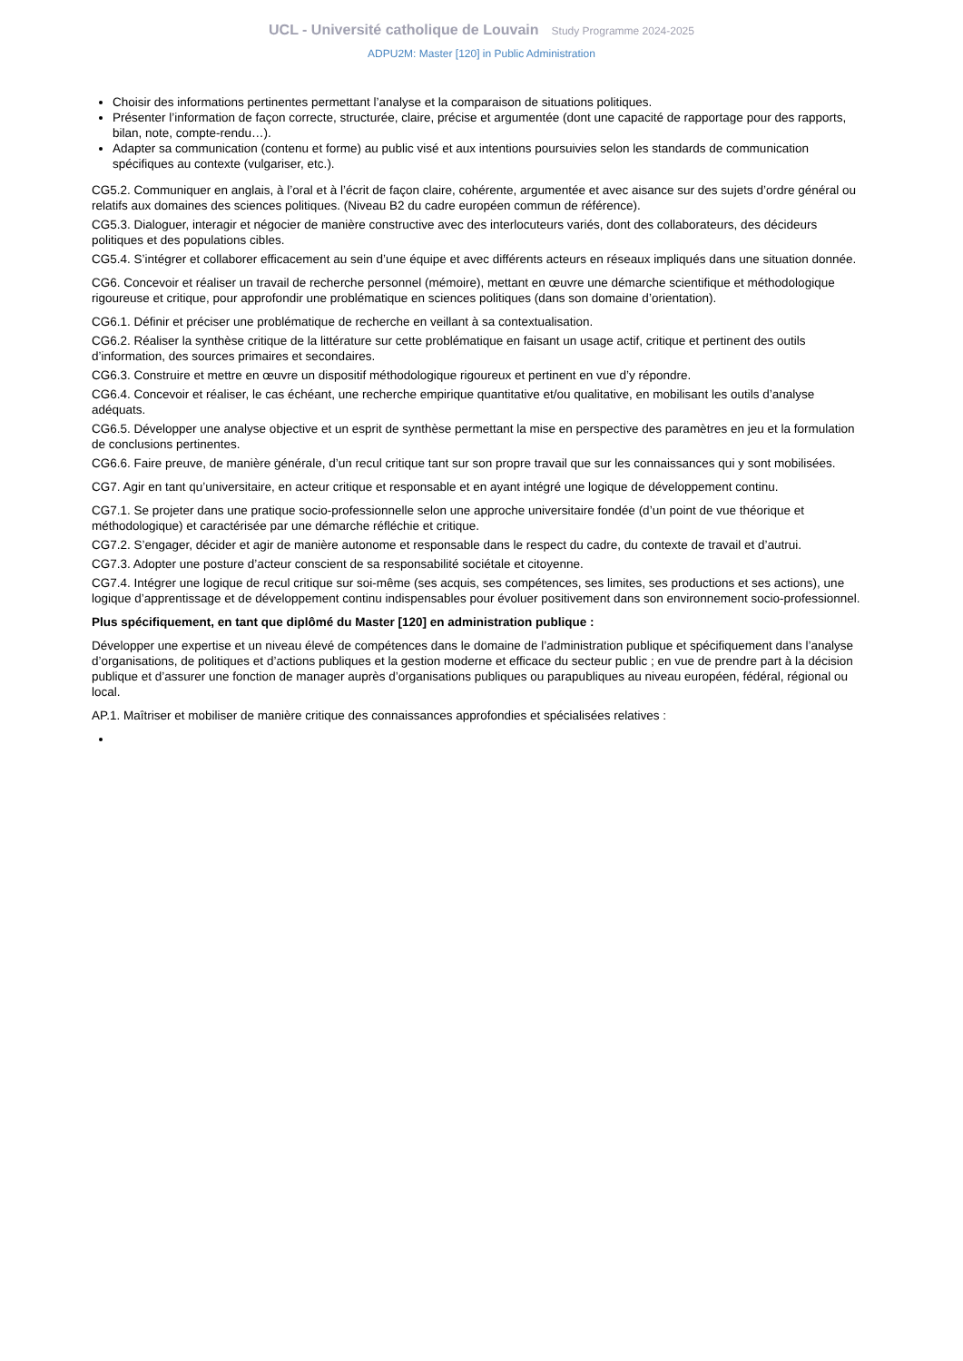UCL - Université catholique de Louvain Study Programme 2024-2025
ADPU2M: Master [120] in Public Administration
Choisir des informations pertinentes permettant l’analyse et la comparaison de situations politiques.
Présenter l’information de façon correcte, structurée, claire, précise et argumentée (dont une capacité de rapportage pour des rapports, bilan, note, compte-rendu…).
Adapter sa communication (contenu et forme) au public visé et aux intentions poursuivies selon les standards de communication spécifiques au contexte (vulgariser, etc.).
CG5.2. Communiquer en anglais, à l’oral et à l’écrit de façon claire, cohérente, argumentée et avec aisance sur des sujets d’ordre général ou relatifs aux domaines des sciences politiques. (Niveau B2 du cadre européen commun de référence).
CG5.3. Dialoguer, interagir et négocier de manière constructive avec des interlocuteurs variés, dont des collaborateurs, des décideurs politiques et des populations cibles.
CG5.4. S’intégrer et collaborer efficacement au sein d’une équipe et avec différents acteurs en réseaux impliqués dans une situation donnée.
CG6. Concevoir et réaliser un travail de recherche personnel (mémoire), mettant en œuvre une démarche scientifique et méthodologique rigoureuse et critique, pour approfondir une problématique en sciences politiques (dans son domaine d’orientation).
CG6.1. Définir et préciser une problématique de recherche en veillant à sa contextualisation.
CG6.2. Réaliser la synthèse critique de la littérature sur cette problématique en faisant un usage actif, critique et pertinent des outils d’information, des sources primaires et secondaires.
CG6.3. Construire et mettre en œuvre un dispositif méthodologique rigoureux et pertinent en vue d’y répondre.
CG6.4. Concevoir et réaliser, le cas échéant, une recherche empirique quantitative et/ou qualitative, en mobilisant les outils d’analyse adéquats.
CG6.5. Développer une analyse objective et un esprit de synthèse permettant la mise en perspective des paramètres en jeu et la formulation de conclusions pertinentes.
CG6.6. Faire preuve, de manière générale, d’un recul critique tant sur son propre travail que sur les connaissances qui y sont mobilisées.
CG7. Agir en tant qu’universitaire, en acteur critique et responsable et en ayant intégré une logique de développement continu.
CG7.1. Se projeter dans une pratique socio-professionnelle selon une approche universitaire fondée (d’un point de vue théorique et méthodologique) et caractérisée par une démarche réfléchie et critique.
CG7.2. S’engager, décider et agir de manière autonome et responsable dans le respect du cadre, du contexte de travail et d’autrui.
CG7.3. Adopter une posture d’acteur conscient de sa responsabilité sociétale et citoyenne.
CG7.4. Intégrer une logique de recul critique sur soi-même (ses acquis, ses compétences, ses limites, ses productions et ses actions), une logique d’apprentissage et de développement continu indispensables pour évoluer positivement dans son environnement socio-professionnel.
Plus spécifiquement, en tant que diplômé du Master [120] en administration publique :
Développer une expertise et un niveau élevé de compétences dans le domaine de l’administration publique et spécifiquement dans l’analyse d’organisations, de politiques et d’actions publiques et la gestion moderne et efficace du secteur public ; en vue de prendre part à la décision publique et d’assurer une fonction de manager auprès d’organisations publiques ou parapubliques au niveau européen, fédéral, régional ou local.
AP.1. Maîtriser et mobiliser de manière critique des connaissances approfondies et spécialisées relatives :